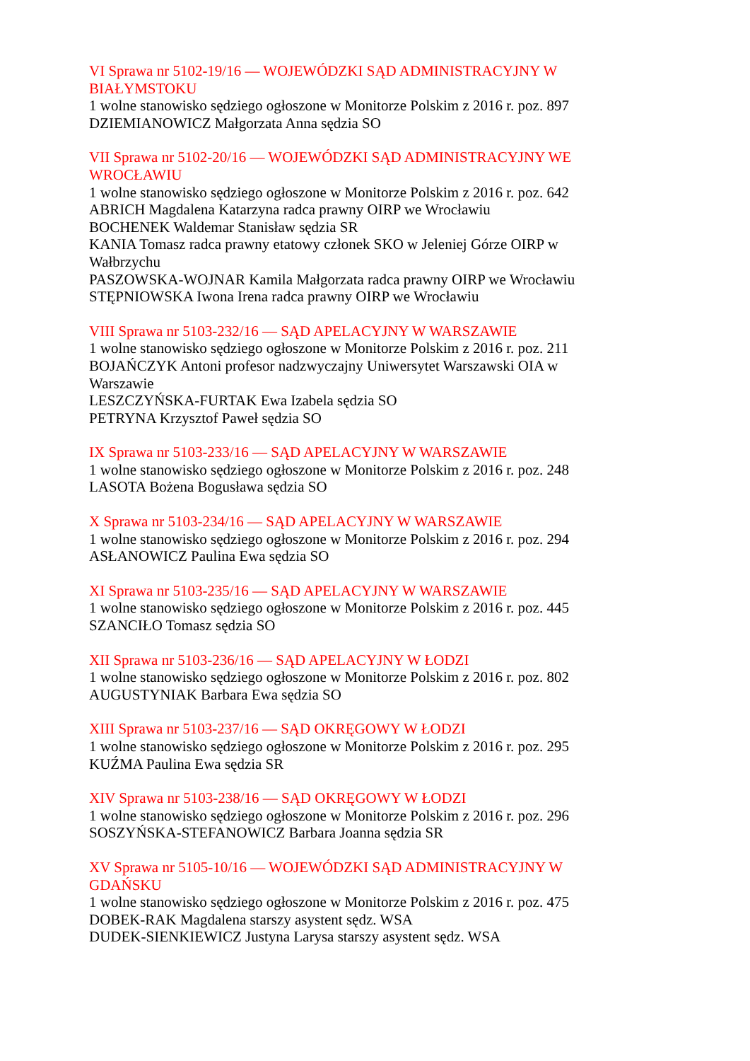VI Sprawa nr 5102-19/16 — WOJEWÓDZKI SĄD ADMINISTRACYJNY W BIAŁYMSTOKU
1 wolne stanowisko sędziego ogłoszone w Monitorze Polskim z 2016 r. poz. 897
DZIEMIANOWICZ Małgorzata Anna sędzia SO
VII Sprawa nr 5102-20/16 — WOJEWÓDZKI SĄD ADMINISTRACYJNY WE WROCŁAWIU
1 wolne stanowisko sędziego ogłoszone w Monitorze Polskim z 2016 r. poz. 642
ABRICH Magdalena Katarzyna radca prawny OIRP we Wrocławiu
BOCHENEK Waldemar Stanisław sędzia SR
KANIA Tomasz radca prawny etatowy członek SKO w Jeleniej Górze OIRP w Wałbrzychu
PASZOWSKA-WOJNAR Kamila Małgorzata radca prawny OIRP we Wrocławiu
STĘPNIOWSKA Iwona Irena radca prawny OIRP we Wrocławiu
VIII Sprawa nr 5103-232/16 — SĄD APELACYJNY W WARSZAWIE
1 wolne stanowisko sędziego ogłoszone w Monitorze Polskim z 2016 r. poz. 211
BOJAŃCZYK Antoni profesor nadzwyczajny Uniwersytet Warszawski OIA w Warszawie
LESZCZYŃSKA-FURTAK Ewa Izabela sędzia SO
PETRYNA Krzysztof Paweł sędzia SO
IX Sprawa nr 5103-233/16 — SĄD APELACYJNY W WARSZAWIE
1 wolne stanowisko sędziego ogłoszone w Monitorze Polskim z 2016 r. poz. 248
LASOTA Bożena Bogusława sędzia SO
X Sprawa nr 5103-234/16 — SĄD APELACYJNY W WARSZAWIE
1 wolne stanowisko sędziego ogłoszone w Monitorze Polskim z 2016 r. poz. 294
ASŁANOWICZ Paulina Ewa sędzia SO
XI Sprawa nr 5103-235/16 — SĄD APELACYJNY W WARSZAWIE
1 wolne stanowisko sędziego ogłoszone w Monitorze Polskim z 2016 r. poz. 445
SZANCIŁO Tomasz sędzia SO
XII Sprawa nr 5103-236/16 — SĄD APELACYJNY W ŁODZI
1 wolne stanowisko sędziego ogłoszone w Monitorze Polskim z 2016 r. poz. 802
AUGUSTYNIAK Barbara Ewa sędzia SO
XIII Sprawa nr 5103-237/16 — SĄD OKRĘGOWY W ŁODZI
1 wolne stanowisko sędziego ogłoszone w Monitorze Polskim z 2016 r. poz. 295
KUŹMA Paulina Ewa sędzia SR
XIV Sprawa nr 5103-238/16 — SĄD OKRĘGOWY W ŁODZI
1 wolne stanowisko sędziego ogłoszone w Monitorze Polskim z 2016 r. poz. 296
SOSZYŃSKA-STEFANOWICZ Barbara Joanna sędzia SR
XV Sprawa nr 5105-10/16 — WOJEWÓDZKI SĄD ADMINISTRACYJNY W GDAŃSKU
1 wolne stanowisko sędziego ogłoszone w Monitorze Polskim z 2016 r. poz. 475
DOBEK-RAK Magdalena starszy asystent sędz. WSA
DUDEK-SIENKIEWICZ Justyna Larysa starszy asystent sędz. WSA